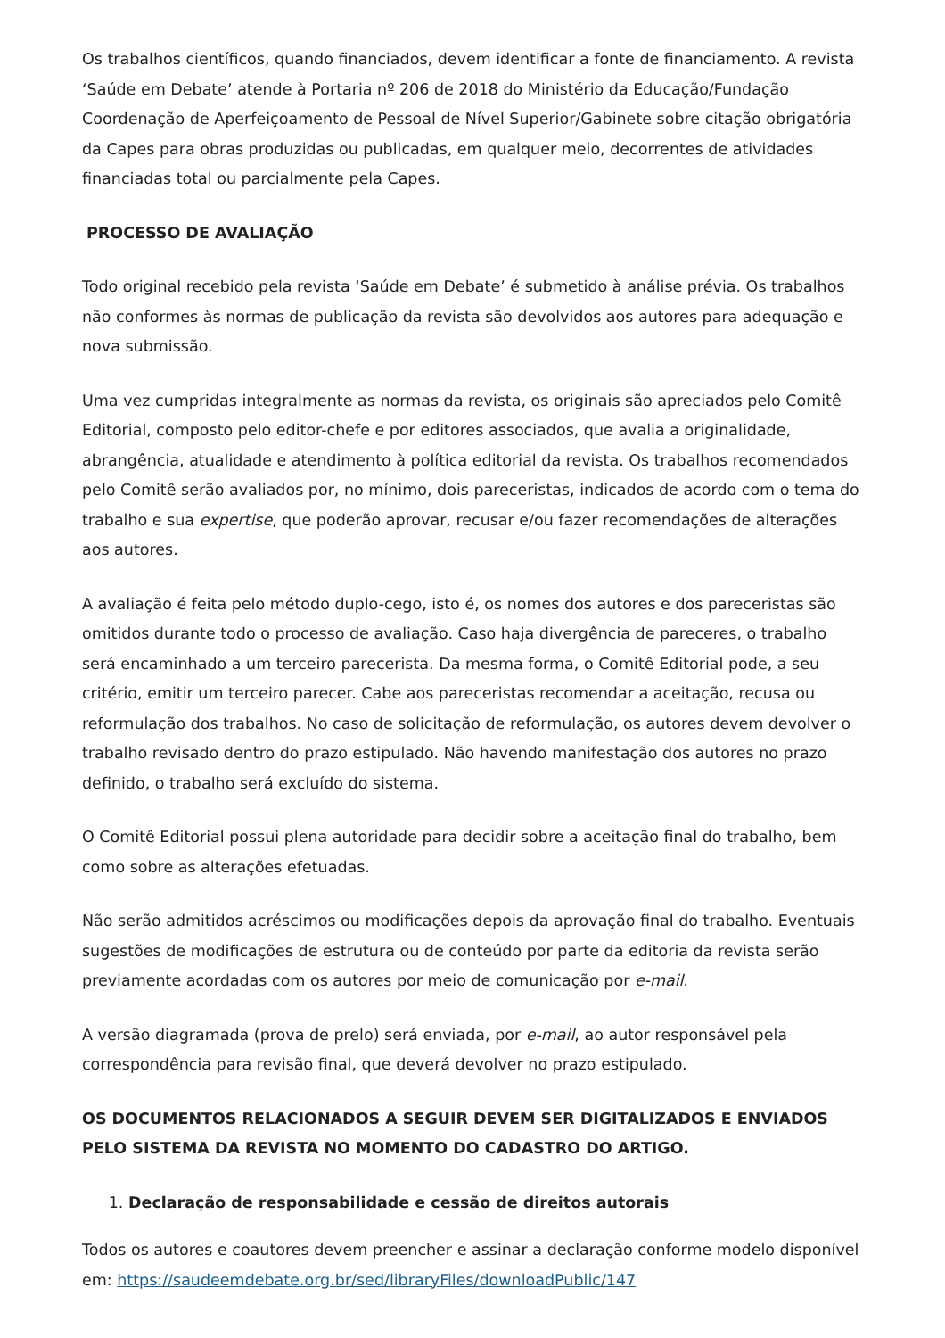Os trabalhos científicos, quando financiados, devem identificar a fonte de financiamento. A revista ‘Saúde em Debate’ atende à Portaria nº 206 de 2018 do Ministério da Educação/Fundação Coordenação de Aperfeiçoamento de Pessoal de Nível Superior/Gabinete sobre citação obrigatória da Capes para obras produzidas ou publicadas, em qualquer meio, decorrentes de atividades financiadas total ou parcialmente pela Capes.
PROCESSO DE AVALIAÇÃO
Todo original recebido pela revista ‘Saúde em Debate’ é submetido à análise prévia. Os trabalhos não conformes às normas de publicação da revista são devolvidos aos autores para adequação e nova submissão.
Uma vez cumpridas integralmente as normas da revista, os originais são apreciados pelo Comitê Editorial, composto pelo editor-chefe e por editores associados, que avalia a originalidade, abrangência, atualidade e atendimento à política editorial da revista. Os trabalhos recomendados pelo Comitê serão avaliados por, no mínimo, dois pareceristas, indicados de acordo com o tema do trabalho e sua expertise, que poderão aprovar, recusar e/ou fazer recomendações de alterações aos autores.
A avaliação é feita pelo método duplo-cego, isto é, os nomes dos autores e dos pareceristas são omitidos durante todo o processo de avaliação. Caso haja divergência de pareceres, o trabalho será encaminhado a um terceiro parecerista. Da mesma forma, o Comitê Editorial pode, a seu critério, emitir um terceiro parecer. Cabe aos pareceristas recomendar a aceitação, recusa ou reformulação dos trabalhos. No caso de solicitação de reformulação, os autores devem devolver o trabalho revisado dentro do prazo estipulado. Não havendo manifestação dos autores no prazo definido, o trabalho será excluído do sistema.
O Comitê Editorial possui plena autoridade para decidir sobre a aceitação final do trabalho, bem como sobre as alterações efetuadas.
Não serão admitidos acréscimos ou modificações depois da aprovação final do trabalho. Eventuais sugestões de modificações de estrutura ou de conteúdo por parte da editoria da revista serão previamente acordadas com os autores por meio de comunicação por e-mail.
A versão diagramada (prova de prelo) será enviada, por e-mail, ao autor responsável pela correspondência para revisão final, que deverá devolver no prazo estipulado.
OS DOCUMENTOS RELACIONADOS A SEGUIR DEVEM SER DIGITALIZADOS E ENVIADOS PELO SISTEMA DA REVISTA NO MOMENTO DO CADASTRO DO ARTIGO.
1. Declaração de responsabilidade e cessão de direitos autorais
Todos os autores e coautores devem preencher e assinar a declaração conforme modelo disponível em: https://saudeemdebate.org.br/sed/libraryFiles/downloadPublic/147